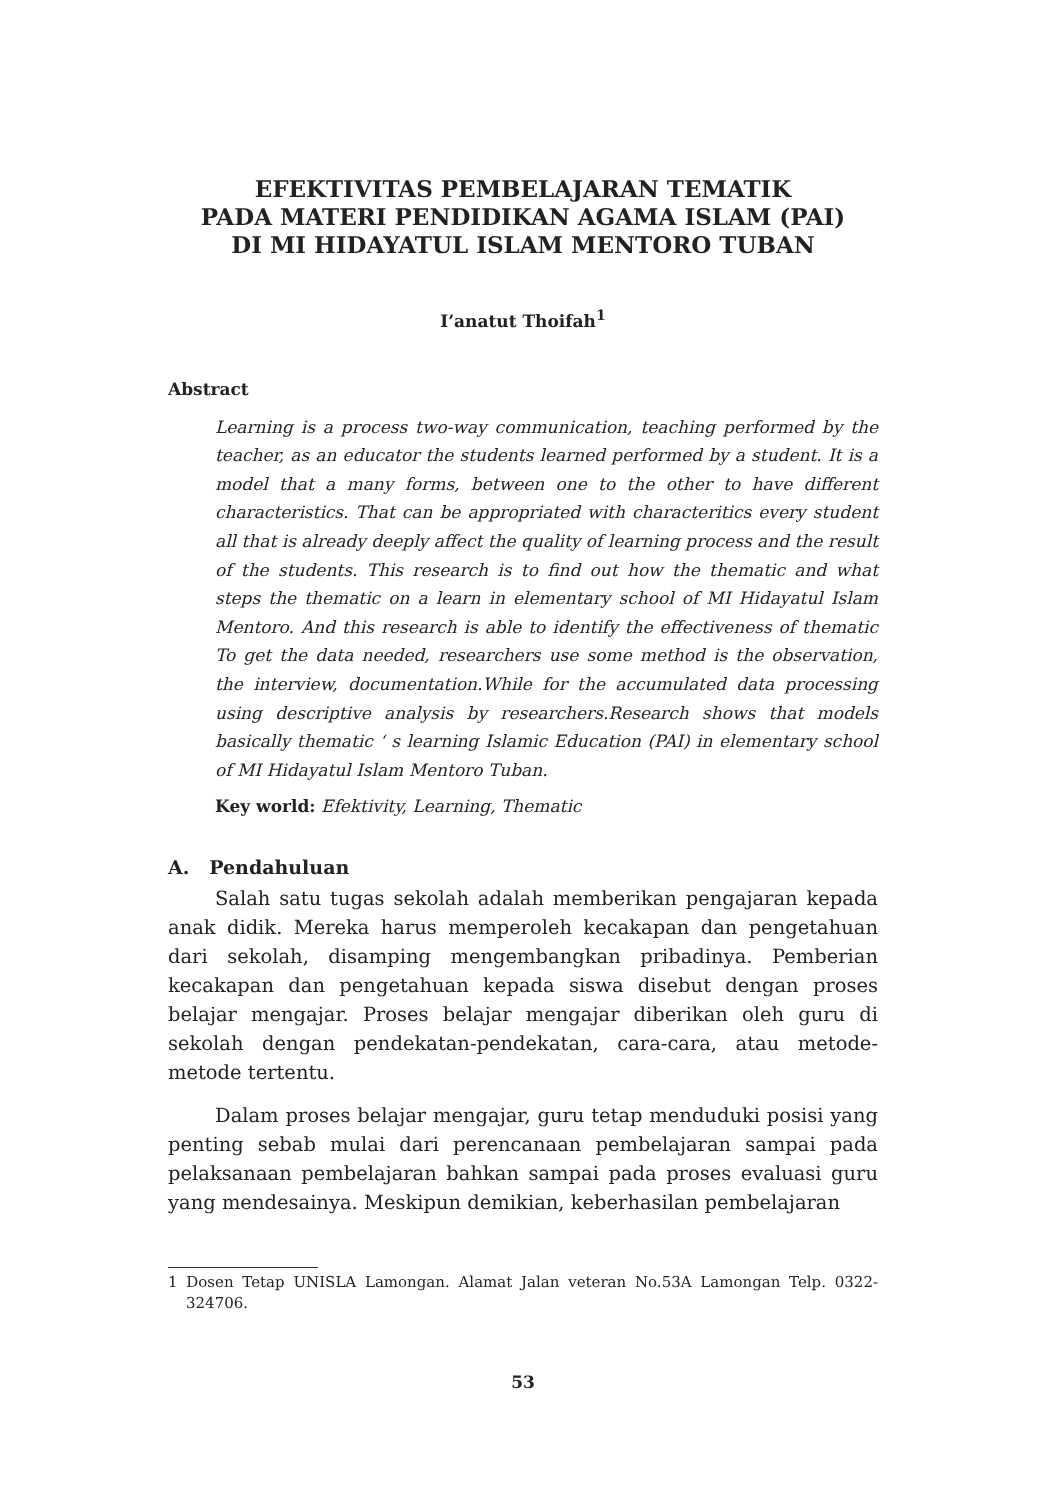EFEKTIVITAS PEMBELAJARAN TEMATIK
PADA MATERI PENDIDIKAN AGAMA ISLAM (PAI)
DI MI HIDAYATUL ISLAM MENTORO TUBAN
I’anatut Thoifah<sup>1</sup>
Abstract
Learning is a process two-way communication, teaching performed by the teacher, as an educator the students learned performed by a student. It is a model that a many forms, between one to the other to have different characteristics. That can be appropriated with characteritics every student all that is already deeply affect the quality of learning process and the result of the students. This research is to find out how the thematic and what steps the thematic on a learn in elementary school of MI Hidayatul Islam Mentoro. And this research is able to identify the effectiveness of thematic To get the data needed, researchers use some method is the observation, the interview, documentation.While for the accumulated data processing using descriptive analysis by researchers.Research shows that models basically thematic ‘ s learning Islamic Education (PAI) in elementary school of MI Hidayatul Islam Mentoro Tuban.
Key world: Efektivity, Learning, Thematic
A. Pendahuluan
Salah satu tugas sekolah adalah memberikan pengajaran kepada anak didik. Mereka harus memperoleh kecakapan dan pengetahuan dari sekolah, disamping mengembangkan pribadinya. Pemberian kecakapan dan pengetahuan kepada siswa disebut dengan proses belajar mengajar. Proses belajar mengajar diberikan oleh guru di sekolah dengan pendekatan-pendekatan, cara-cara, atau metode-metode tertentu.
Dalam proses belajar mengajar, guru tetap menduduki posisi yang penting sebab mulai dari perencanaan pembelajaran sampai pada pelaksanaan pembelajaran bahkan sampai pada proses evaluasi guru yang mendesainya. Meskipun demikian, keberhasilan pembelajaran
1 Dosen Tetap UNISLA Lamongan. Alamat Jalan veteran No.53A Lamongan Telp. 0322-324706.
53